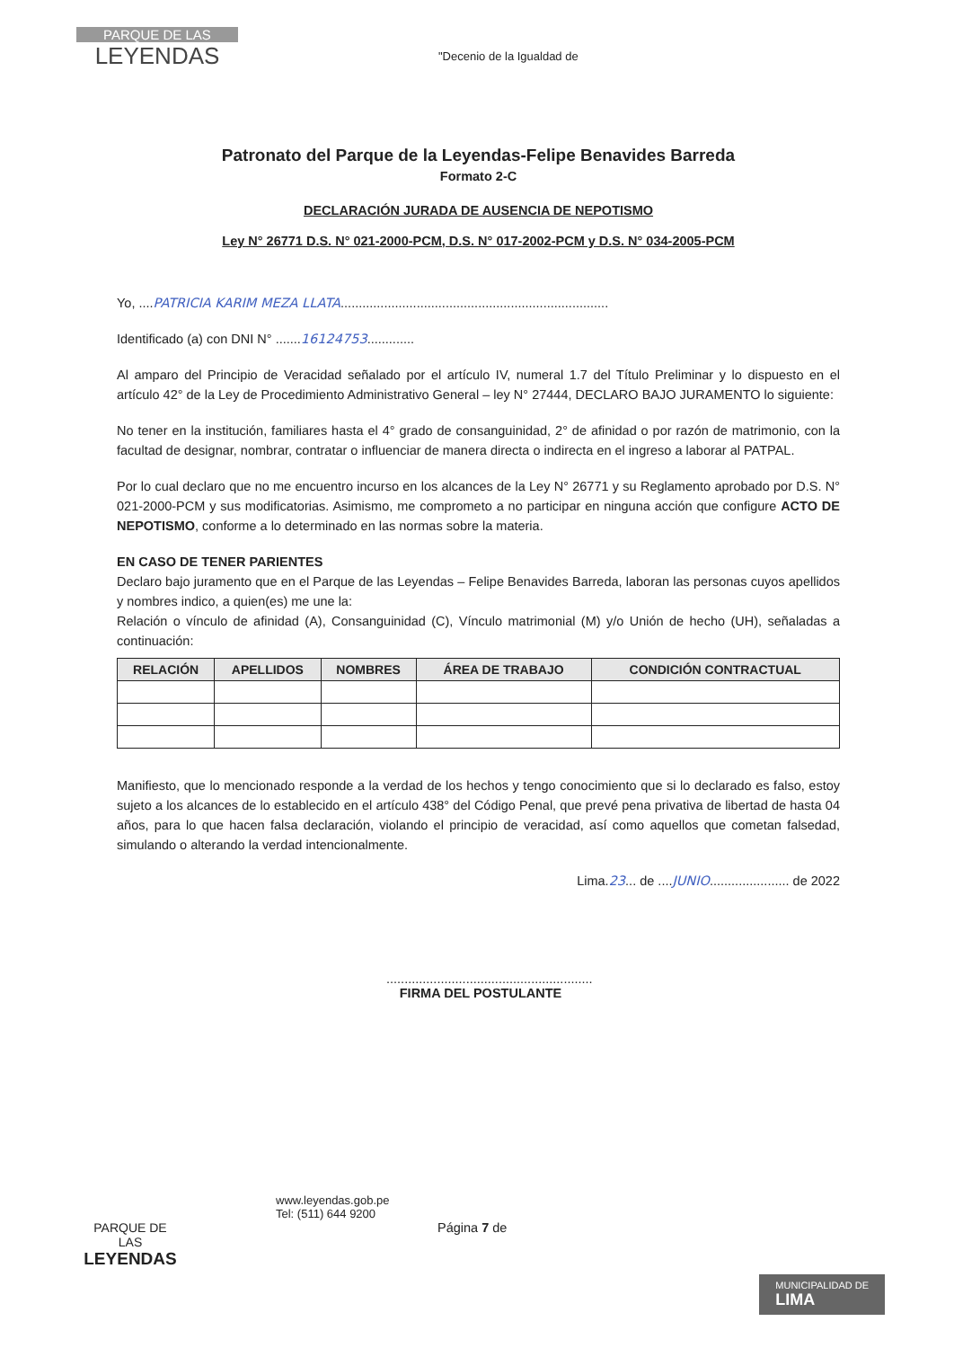PARQUE DE LAS
LEYENDAS
"Decenio de la Igualdad de
Patronato del Parque de la Leyendas-Felipe Benavides Barreda
Formato 2-C
DECLARACIÓN JURADA DE AUSENCIA DE NEPOTISMO
Ley N° 26771 D.S. N° 021-2000-PCM, D.S. N° 017-2002-PCM y D.S. N° 034-2005-PCM
Yo, ....PATRICIA KARIM MEZA LLATA..........................................................................
Identificado (a) con DNI N° .......16124753.............
Al amparo del Principio de Veracidad señalado por el artículo IV, numeral 1.7 del Título Preliminar y lo dispuesto en el artículo 42° de la Ley de Procedimiento Administrativo General – ley N° 27444, DECLARO BAJO JURAMENTO lo siguiente:
No tener en la institución, familiares hasta el 4° grado de consanguinidad, 2° de afinidad o por razón de matrimonio, con la facultad de designar, nombrar, contratar o influenciar de manera directa o indirecta en el ingreso a laborar al PATPAL.
Por lo cual declaro que no me encuentro incurso en los alcances de la Ley N° 26771 y su Reglamento aprobado por D.S. N° 021-2000-PCM y sus modificatorias. Asimismo, me comprometo a no participar en ninguna acción que configure ACTO DE NEPOTISMO, conforme a lo determinado en las normas sobre la materia.
EN CASO DE TENER PARIENTES
Declaro bajo juramento que en el Parque de las Leyendas – Felipe Benavides Barreda, laboran las personas cuyos apellidos y nombres indico, a quien(es) me une la:
Relación o vínculo de afinidad (A), Consanguinidad (C), Vínculo matrimonial (M) y/o Unión de hecho (UH), señaladas a continuación:
| RELACIÓN | APELLIDOS | NOMBRES | ÁREA DE TRABAJO | CONDICIÓN CONTRACTUAL |
| --- | --- | --- | --- | --- |
Manifiesto, que lo mencionado responde a la verdad de los hechos y tengo conocimiento que si lo declarado es falso, estoy sujeto a los alcances de lo establecido en el artículo 438° del Código Penal, que prevé pena privativa de libertad de hasta 04 años, para lo que hacen falsa declaración, violando el principio de veracidad, así como aquellos que cometan falsedad, simulando o alterando la verdad intencionalmente.
Lima.23... de ....JUNIO...................... de 2022
.........................................................
FIRMA DEL POSTULANTE
www.leyendas.gob.pe
Tel: (511) 644 9200
PARQUE DE
LAS
LEYENDAS
Página 7 de
MUNICIPALIDAD DE
LIMA